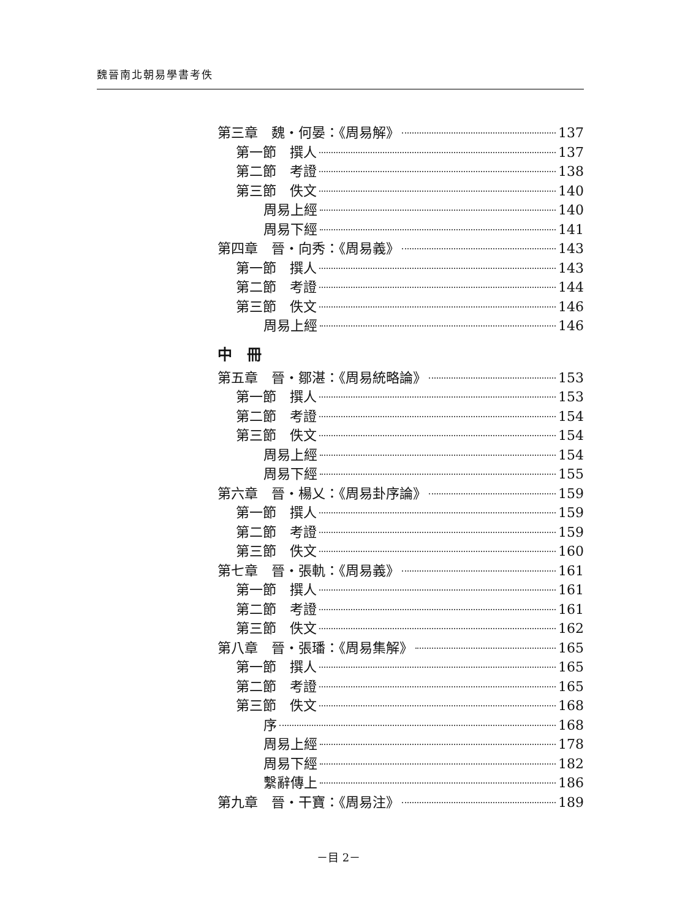魏晉南北朝易學書考佚
第三章　魏・何晏：《周易解》 137
第一節　撰人 137
第二節　考證 138
第三節　佚文 140
周易上經 140
周易下經 141
第四章　晉・向秀：《周易義》 143
第一節　撰人 143
第二節　考證 144
第三節　佚文 146
周易上經 146
中　冊
第五章　晉・鄒湛：《周易統略論》 153
第一節　撰人 153
第二節　考證 154
第三節　佚文 154
周易上經 154
周易下經 155
第六章　晉・楊乂：《周易卦序論》 159
第一節　撰人 159
第二節　考證 159
第三節　佚文 160
第七章　晉・張軌：《周易義》 161
第一節　撰人 161
第二節　考證 161
第三節　佚文 162
第八章　晉・張璠：《周易集解》 165
第一節　撰人 165
第二節　考證 165
第三節　佚文 168
序 168
周易上經 178
周易下經 182
繫辭傳上 186
第九章　晉・干寶：《周易注》 189
－目 2－